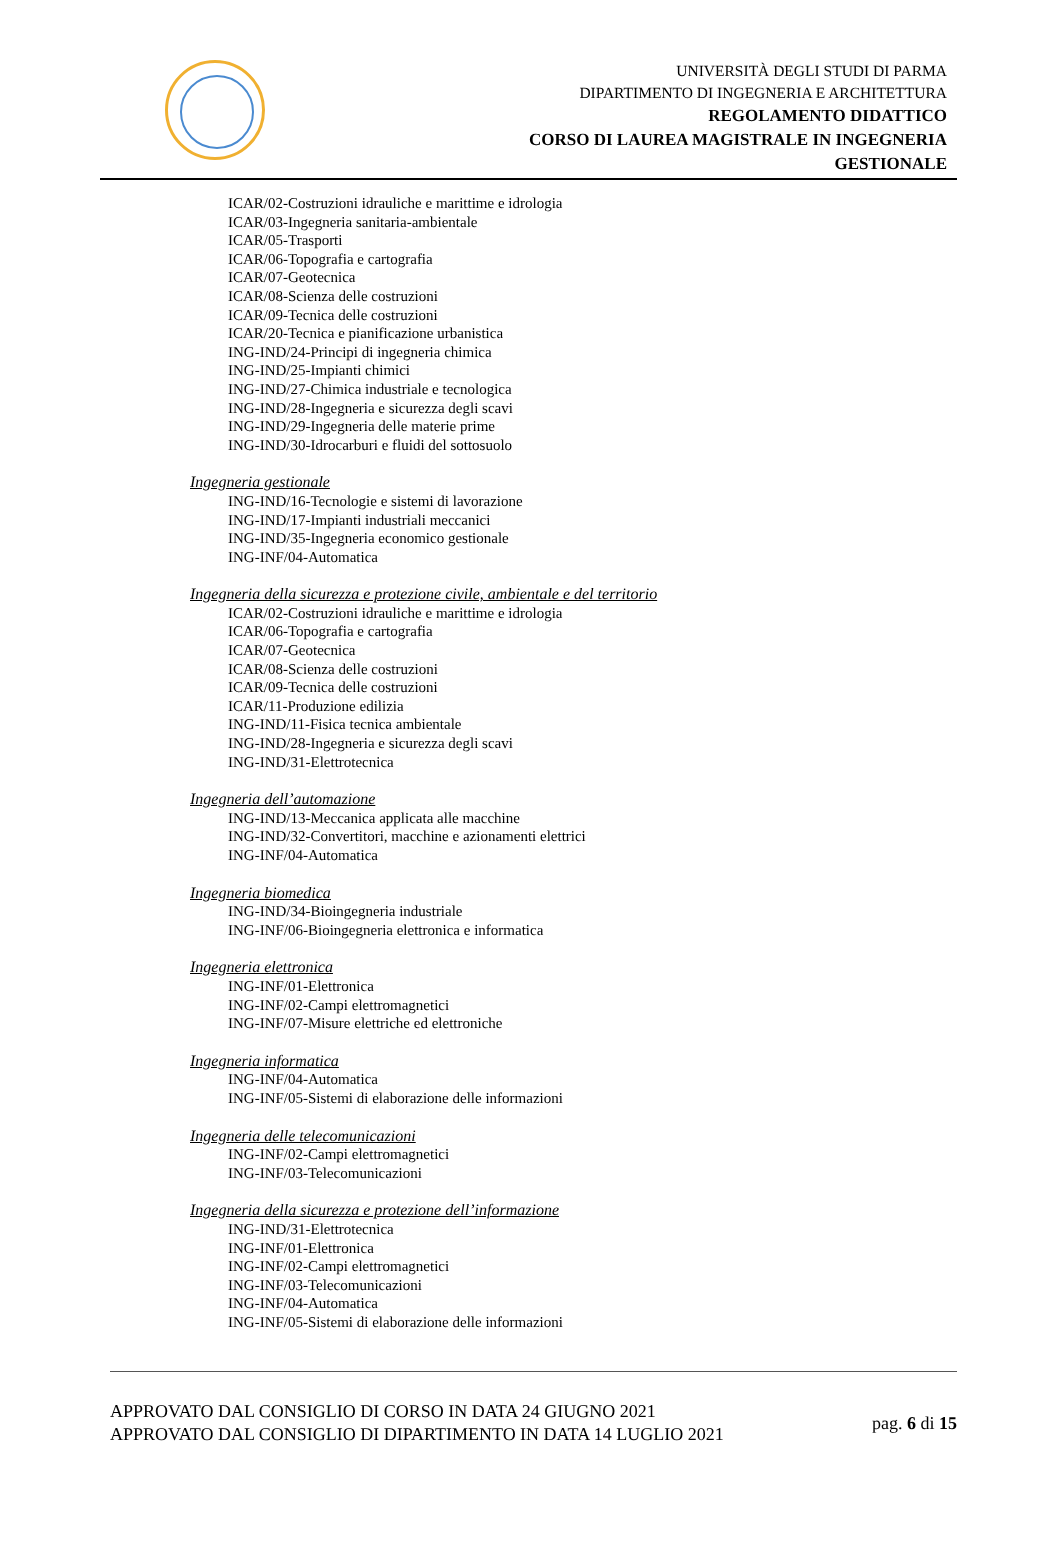UNIVERSITÀ DEGLI STUDI DI PARMA
DIPARTIMENTO DI INGEGNERIA E ARCHITETTURA
REGOLAMENTO DIDATTICO
CORSO DI LAUREA MAGISTRALE IN INGEGNERIA
GESTIONALE
ICAR/02-Costruzioni idrauliche e marittime e idrologia
ICAR/03-Ingegneria sanitaria-ambientale
ICAR/05-Trasporti
ICAR/06-Topografia e cartografia
ICAR/07-Geotecnica
ICAR/08-Scienza delle costruzioni
ICAR/09-Tecnica delle costruzioni
ICAR/20-Tecnica e pianificazione urbanistica
ING-IND/24-Principi di ingegneria chimica
ING-IND/25-Impianti chimici
ING-IND/27-Chimica industriale e tecnologica
ING-IND/28-Ingegneria e sicurezza degli scavi
ING-IND/29-Ingegneria delle materie prime
ING-IND/30-Idrocarburi e fluidi del sottosuolo
Ingegneria gestionale
ING-IND/16-Tecnologie e sistemi di lavorazione
ING-IND/17-Impianti industriali meccanici
ING-IND/35-Ingegneria economico gestionale
ING-INF/04-Automatica
Ingegneria della sicurezza e protezione civile, ambientale e del territorio
ICAR/02-Costruzioni idrauliche e marittime e idrologia
ICAR/06-Topografia e cartografia
ICAR/07-Geotecnica
ICAR/08-Scienza delle costruzioni
ICAR/09-Tecnica delle costruzioni
ICAR/11-Produzione edilizia
ING-IND/11-Fisica tecnica ambientale
ING-IND/28-Ingegneria e sicurezza degli scavi
ING-IND/31-Elettrotecnica
Ingegneria dell’automazione
ING-IND/13-Meccanica applicata alle macchine
ING-IND/32-Convertitori, macchine e azionamenti elettrici
ING-INF/04-Automatica
Ingegneria biomedica
ING-IND/34-Bioingegneria industriale
ING-INF/06-Bioingegneria elettronica e informatica
Ingegneria elettronica
ING-INF/01-Elettronica
ING-INF/02-Campi elettromagnetici
ING-INF/07-Misure elettriche ed elettroniche
Ingegneria informatica
ING-INF/04-Automatica
ING-INF/05-Sistemi di elaborazione delle informazioni
Ingegneria delle telecomunicazioni
ING-INF/02-Campi elettromagnetici
ING-INF/03-Telecomunicazioni
Ingegneria della sicurezza e protezione dell’informazione
ING-IND/31-Elettrotecnica
ING-INF/01-Elettronica
ING-INF/02-Campi elettromagnetici
ING-INF/03-Telecomunicazioni
ING-INF/04-Automatica
ING-INF/05-Sistemi di elaborazione delle informazioni
APPROVATO DAL CONSIGLIO DI CORSO IN DATA 24 GIUGNO 2021
APPROVATO DAL CONSIGLIO DI DIPARTIMENTO IN DATA 14 LUGLIO 2021
pag. 6 di 15